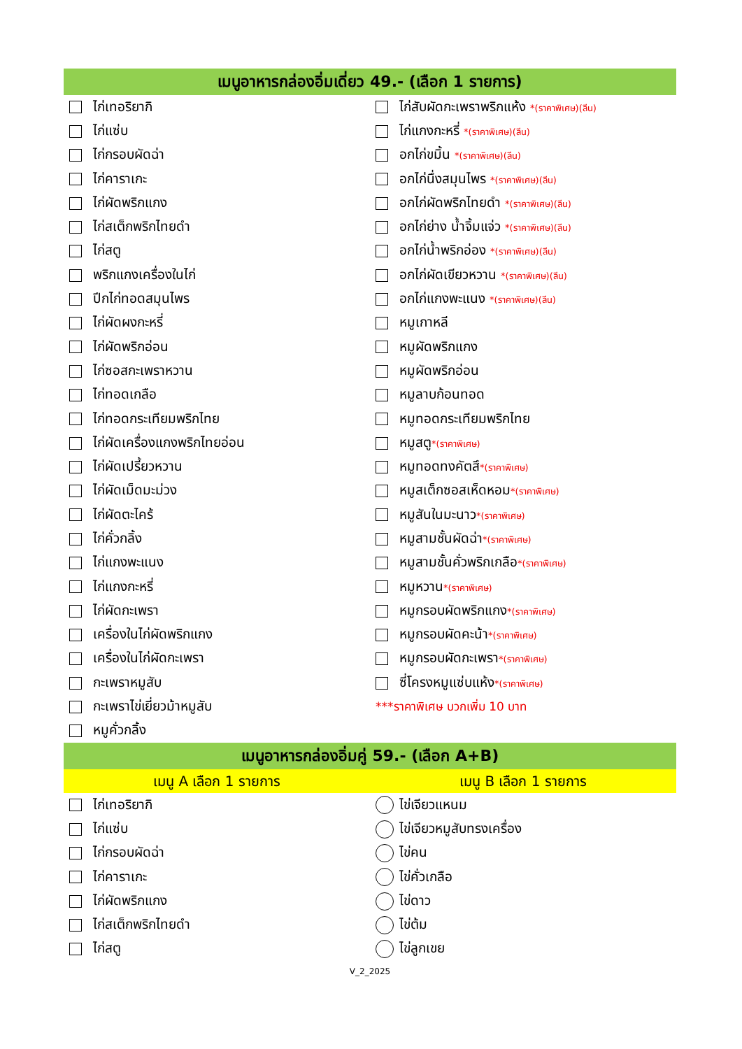เมนูอาหารกล่องอิ่มเดี่ยว 49.- (เลือก 1 รายการ)
| ไก่เทอริยากิ | ไก่สับผัดกะเพราพริกแห้ง *(ราคาพิเศษ)(ลีน) |
| ไก่แซ่บ | ไก่แกงกะหรี่ *(ราคาพิเศษ)(ลีน) |
| ไก่กรอบผัดฉ่า | อกไก่ขมิ้น *(ราคาพิเศษ)(ลีน) |
| ไก่คาราเกะ | อกไก่นึ่งสมุนไพร *(ราคาพิเศษ)(ลีน) |
| ไก่ผัดพริกแกง | อกไก่ผัดพริกไทยดำ *(ราคาพิเศษ)(ลีน) |
| ไก่สเต็กพริกไทยดำ | อกไก่ย่าง น้ำจิ้มแจ่ว *(ราคาพิเศษ)(ลีน) |
| ไก่สตู | อกไก่น้ำพริกอ่อง *(ราคาพิเศษ)(ลีน) |
| พริกแกงเครื่องในไก่ | อกไก่ผัดเขียวหวาน *(ราคาพิเศษ)(ลีน) |
| ปีกไก่ทอดสมุนไพร | อกไก่แกงพะแนง *(ราคาพิเศษ)(ลีน) |
| ไก่ผัดผงกะหรี่ | หมูเกาหลี |
| ไก่ผัดพริกอ่อน | หมูผัดพริกแกง |
| ไก่ซอสกะเพราหวาน | หมูผัดพริกอ่อน |
| ไก่ทอดเกลือ | หมูลาบก้อนทอด |
| ไก่ทอดกระเทียมพริกไทย | หมูทอดกระเทียมพริกไทย |
| ไก่ผัดเครื่องแกงพริกไทยอ่อน | หมูสตู *(ราคาพิเศษ) |
| ไก่ผัดเปรี้ยวหวาน | หมูทอดทงคัตสึ *(ราคาพิเศษ) |
| ไก่ผัดเม็ดมะม่วง | หมูสเต็กซอสเห็ดหอม *(ราคาพิเศษ) |
| ไก่ผัดตะไคร้ | หมูสันในมะนาว *(ราคาพิเศษ) |
| ไก่คั่วกลิ้ง | หมูสามชั้นผัดฉ่า *(ราคาพิเศษ) |
| ไก่แกงพะแนง | หมูสามชั้นคั่วพริกเกลือ *(ราคาพิเศษ) |
| ไก่แกงกะหรี่ | หมูหวาน *(ราคาพิเศษ) |
| ไก่ผัดกะเพรา | หมูกรอบผัดพริกแกง *(ราคาพิเศษ) |
| เครื่องในไก่ผัดพริกแกง | หมูกรอบผัดคะน้า *(ราคาพิเศษ) |
| เครื่องในไก่ผัดกะเพรา | หมูกรอบผัดกะเพรา *(ราคาพิเศษ) |
| กะเพราหมูสับ | ซี่โครงหมูแซ่บแห้ง *(ราคาพิเศษ) |
| กะเพราไข่เยี่ยวม้าหมูสับ | ***ราคาพิเศษ บวกเพิ่ม 10 บาท |
| หมูคั่วกลิ้ง | |
เมนูอาหารกล่องอิ่มคู่ 59.- (เลือก A+B)
เมนู A เลือก 1 รายการ เมนู B เลือก 1 รายการ
| ไก่เทอริยากิ | ไข่เจียวแหนม |
| ไก่แซ่บ | ไข่เจียวหมูสับทรงเครื่อง |
| ไก่กรอบผัดฉ่า | ไข่คน |
| ไก่คาราเกะ | ไข่คั่วเกลือ |
| ไก่ผัดพริกแกง | ไข่ดาว |
| ไก่สเต็กพริกไทยดำ | ไข่ต้ม |
| ไก่สตู | ไข่ลูกเขย |
V_2_2025